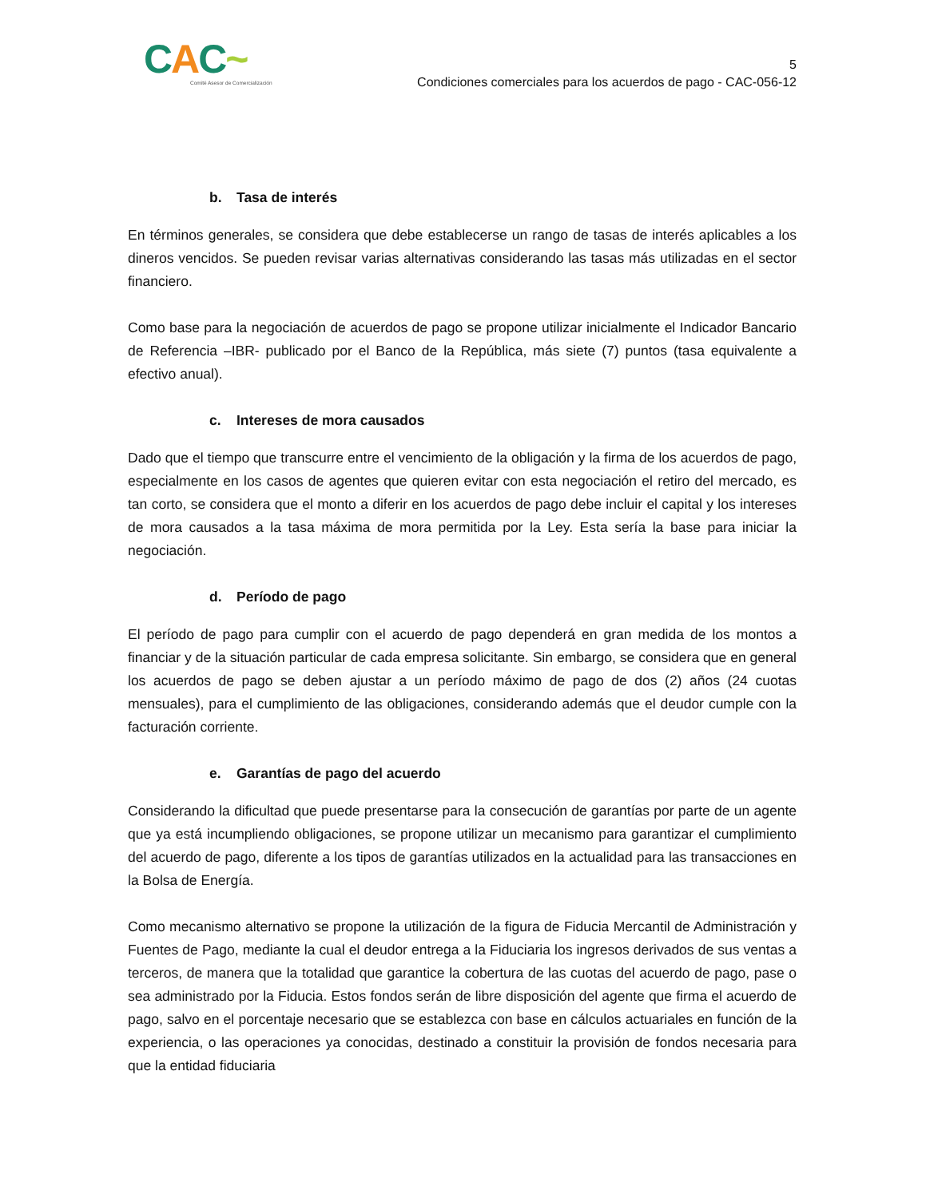CAC~
Comité Asesor de Comercialización
5
Condiciones comerciales para los acuerdos de pago - CAC-056-12
b. Tasa de interés
En términos generales, se considera que debe establecerse un rango de tasas de interés aplicables a los dineros vencidos. Se pueden revisar varias alternativas considerando las tasas más utilizadas en el sector financiero.
Como base para la negociación de acuerdos de pago se propone utilizar inicialmente el Indicador Bancario de Referencia –IBR- publicado por el Banco de la República, más siete (7) puntos (tasa equivalente a efectivo anual).
c. Intereses de mora causados
Dado que el tiempo que transcurre entre el vencimiento de la obligación y la firma de los acuerdos de pago, especialmente en los casos de agentes que quieren evitar con esta negociación el retiro del mercado, es tan corto, se considera que el monto a diferir en los acuerdos de pago debe incluir el capital y los intereses de mora causados a la tasa máxima de mora permitida por la Ley. Esta sería la base para iniciar la negociación.
d. Período de pago
El período de pago para cumplir con el acuerdo de pago dependerá en gran medida de los montos a financiar y de la situación particular de cada empresa solicitante. Sin embargo, se considera que en general los acuerdos de pago se deben ajustar a un período máximo de pago de dos (2) años (24 cuotas mensuales), para el cumplimiento de las obligaciones, considerando además que el deudor cumple con la facturación corriente.
e. Garantías de pago del acuerdo
Considerando la dificultad que puede presentarse para la consecución de garantías por parte de un agente que ya está incumpliendo obligaciones, se propone utilizar un mecanismo para garantizar el cumplimiento del acuerdo de pago, diferente a los tipos de garantías utilizados en la actualidad para las transacciones en la Bolsa de Energía.
Como mecanismo alternativo se propone la utilización de la figura de Fiducia Mercantil de Administración y Fuentes de Pago, mediante la cual el deudor entrega a la Fiduciaria los ingresos derivados de sus ventas a terceros, de manera que la totalidad que garantice la cobertura de las cuotas del acuerdo de pago, pase o sea administrado por la Fiducia. Estos fondos serán de libre disposición del agente que firma el acuerdo de pago, salvo en el porcentaje necesario que se establezca con base en cálculos actuariales en función de la experiencia, o las operaciones ya conocidas, destinado a constituir la provisión de fondos necesaria para que la entidad fiduciaria